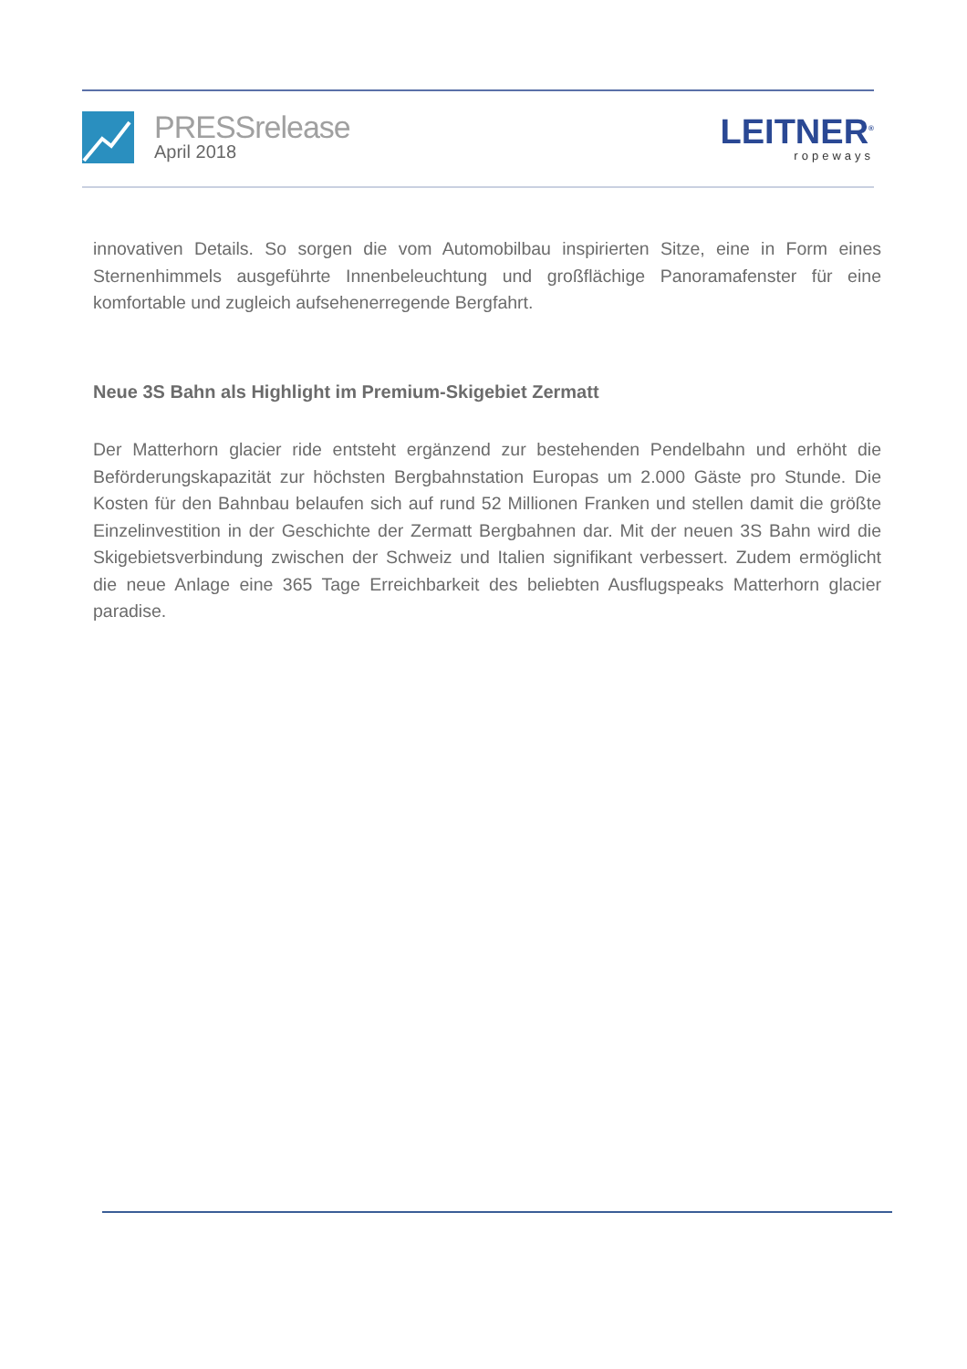PRESSrelease
April 2018
LEITNER<sup>®</sup>
ropeways
innovativen Details. So sorgen die vom Automobilbau inspirierten Sitze, eine in Form eines Sternenhimmels ausgeführte Innenbeleuchtung und großflächige Panoramafenster für eine komfortable und zugleich aufsehenerregende Bergfahrt.
Neue 3S Bahn als Highlight im Premium-Skigebiet Zermatt
Der Matterhorn glacier ride entsteht ergänzend zur bestehenden Pendelbahn und erhöht die Beförderungskapazität zur höchsten Bergbahnstation Europas um 2.000 Gäste pro Stunde. Die Kosten für den Bahnbau belaufen sich auf rund 52 Millionen Franken und stellen damit die größte Einzelinvestition in der Geschichte der Zermatt Bergbahnen dar. Mit der neuen 3S Bahn wird die Skigebietsverbindung zwischen der Schweiz und Italien signifikant verbessert. Zudem ermöglicht die neue Anlage eine 365 Tage Erreichbarkeit des beliebten Ausflugspeaks Matterhorn glacier paradise.